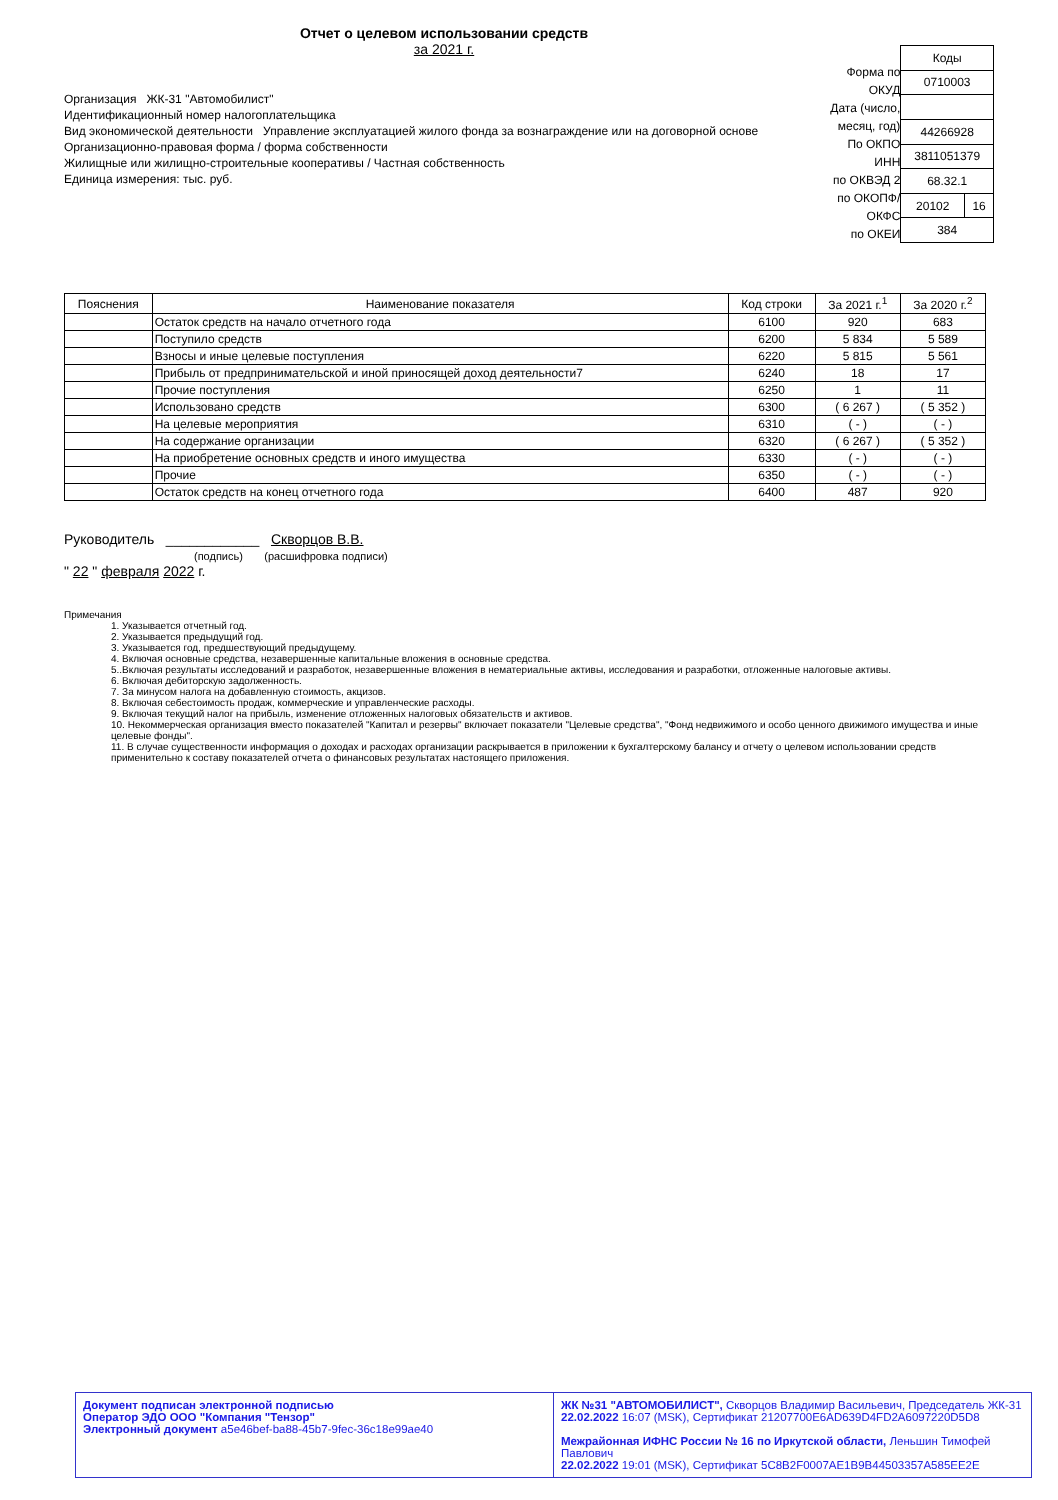Отчет о целевом использовании средств
за 2021 г.
Организация ЖК-31 "Автомобилист"
Идентификационный номер налогоплательщика
Вид экономической деятельности Управление эксплуатацией жилого фонда за вознаграждение или на договорной основе
Организационно-правовая форма / форма собственности
Жилищные или жилищно-строительные кооперативы / Частная собственность
Единица измерения: тыс. руб.
Форма по ОКУД
Дата (число, месяц, год)
По ОКПО
ИНН
по ОКВЭД 2
по ОКОПФ/ОКФС
по ОКЕИ
| Коды | |
| 0710003 | |
| 44266928 | |
| 3811051379 | |
| 68.32.1 | |
| 20102 | 16 |
| 384 | |
| Пояснения | Наименование показателя | Код строки | За 2021 г.<sup>1</sup> | За 2020 г.<sup>2</sup> |
| --- | --- | --- | --- | --- |
| | Остаток средств на начало отчетного года | 6100 | 920 | 683 |
| | Поступило средств | 6200 | 5 834 | 5 589 |
| | Взносы и иные целевые поступления | 6220 | 5 815 | 5 561 |
| | Прибыль от предпринимательской и иной приносящей доход деятельности7 | 6240 | 18 | 17 |
| | Прочие поступления | 6250 | 1 | 11 |
| | Использовано средств | 6300 | ( 6 267 ) | ( 5 352 ) |
| | На целевые мероприятия | 6310 | ( - ) | ( - ) |
| | На содержание организации | 6320 | ( 6 267 ) | ( 5 352 ) |
| | На приобретение основных средств и иного имущества | 6330 | ( - ) | ( - ) |
| | Прочие | 6350 | ( - ) | ( - ) |
| | Остаток средств на конец отчетного года | 6400 | 487 | 920 |
Руководитель ____________ Скворцов В.В.
(подпись) (расшифровка подписи)
" 22 " февраля 2022 г.
Примечания
1. Указывается отчетный год.
2. Указывается предыдущий год.
3. Указывается год, предшествующий предыдущему.
4. Включая основные средства, незавершенные капитальные вложения в основные средства.
5..Включая результаты исследований и разработок, незавершенные вложения в нематериальные активы, исследования и разработки, отложенные налоговые активы.
6. Включая дебиторскую задолженность.
7. За минусом налога на добавленную стоимость, акцизов.
8. Включая себестоимость продаж, коммерческие и управленческие расходы.
9. Включая текущий налог на прибыль, изменение отложенных налоговых обязательств и активов.
10. Некоммерческая организация вместо показателей "Капитал и резервы" включает показатели "Целевые средства", "Фонд недвижимого и особо ценного движимого имущества и иные целевые фонды".
11. В случае существенности информация о доходах и расходах организации раскрывается в приложении к бухгалтерскому балансу и отчету о целевом использовании средств применительно к составу показателей отчета о финансовых результатах настоящего приложения.
Документ подписан электронной подписью
Оператор ЭДО ООО "Компания "Тензор"
Электронный документ a5e46bef-ba88-45b7-9fec-36c18e99ae40
ЖК №31 "АВТОМОБИЛИСТ", Скворцов Владимир Васильевич, Председатель ЖК-31
22.02.2022 16:07 (MSK), Сертификат 21207700E6AD639D4FD2A6097220D5D8
Межрайонная ИФНС России № 16 по Иркутской области, Леньшин Тимофей Павлович
22.02.2022 19:01 (MSK), Сертификат 5C8B2F0007AE1B9B44503357A585EE2E